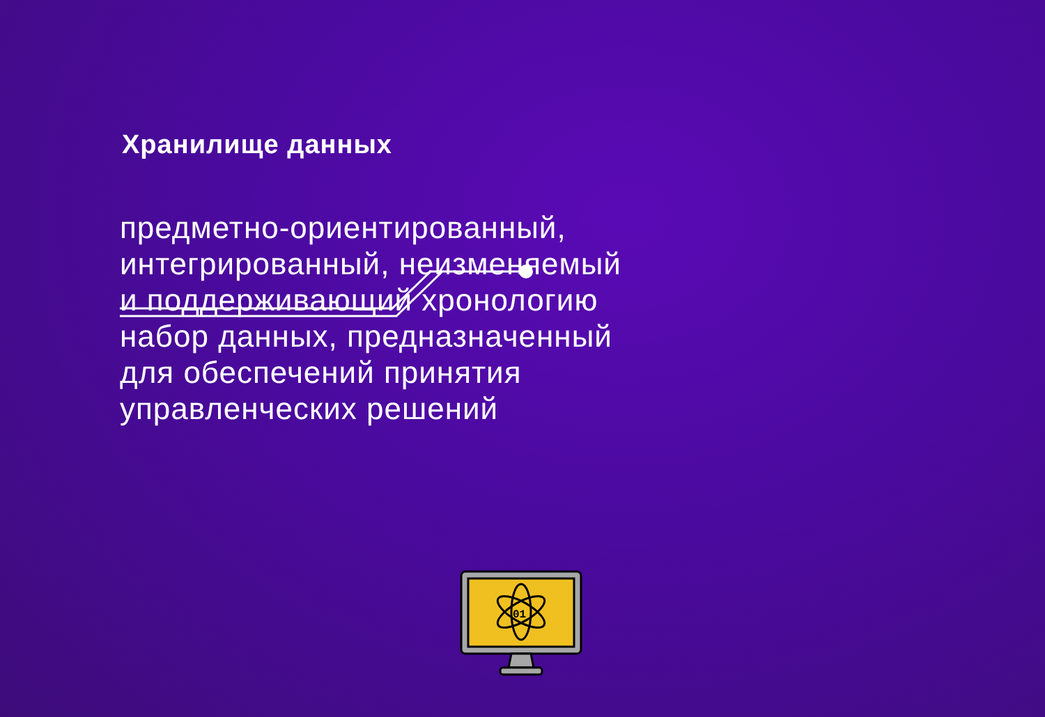01
Хранилище данных
предметно-ориентированный, интегрированный, неизменяемый и поддерживающий хронологию набор данных, предназначенный для обеспечений принятия управленческих решений